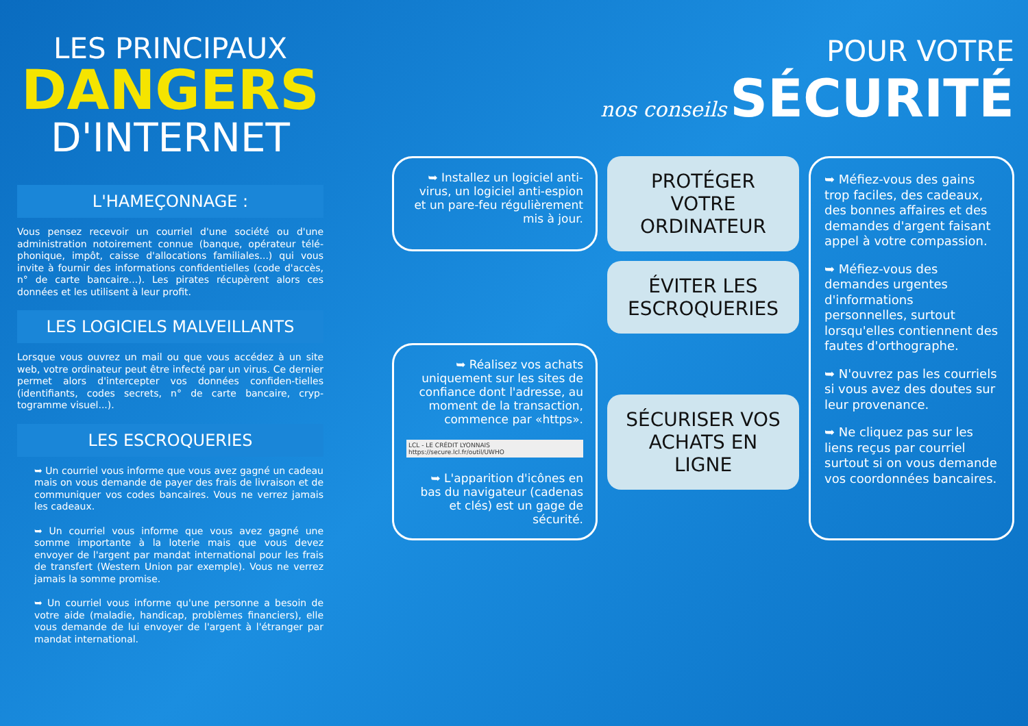LES PRINCIPAUX
DANGERS
D'INTERNET
L'HAMEÇONNAGE :
Vous pensez recevoir un courriel d'une société ou d'une administration notoirement connue (banque, opérateur télé-phonique, impôt, caisse d'allocations familiales...) qui vous invite à fournir des informations confidentielles (code d'accès, n° de carte bancaire...). Les pirates récupèrent alors ces données et les utilisent à leur profit.
LES LOGICIELS MALVEILLANTS
Lorsque vous ouvrez un mail ou que vous accédez à un site web, votre ordinateur peut être infecté par un virus. Ce dernier permet alors d'intercepter vos données confiden-tielles (identifiants, codes secrets, n° de carte bancaire, cryp-togramme visuel...).
LES ESCROQUERIES
➥ Un courriel vous informe que vous avez gagné un cadeau mais on vous demande de payer des frais de livraison et de communiquer vos codes bancaires. Vous ne verrez jamais les cadeaux.
➥ Un courriel vous informe que vous avez gagné une somme importante à la loterie mais que vous devez envoyer de l'argent par mandat international pour les frais de transfert (Western Union par exemple). Vous ne verrez jamais la somme promise.
➥ Un courriel vous informe qu'une personne a besoin de votre aide (maladie, handicap, problèmes financiers), elle vous demande de lui envoyer de l'argent à l'étranger par mandat international.
POUR VOTRE
nos conseils SÉCURITÉ
➥ Installez un logiciel anti-virus, un logiciel anti-espion et un pare-feu régulièrement mis à jour.
PROTÉGER VOTRE ORDINATEUR
➥ Méfiez-vous des gains trop faciles, des cadeaux, des bonnes affaires et des demandes d'argent faisant appel à votre compassion.
➥ Méfiez-vous des demandes urgentes d'informations personnelles, surtout lorsqu'elles contiennent des fautes d'orthographe.
➥ N'ouvrez pas les courriels si vous avez des doutes sur leur provenance.
➥ Ne cliquez pas sur les liens reçus par courriel surtout si on vous demande vos coordonnées bancaires.
ÉVITER LES ESCROQUERIES
➥ Réalisez vos achats uniquement sur les sites de confiance dont l'adresse, au moment de la transaction, commence par «https».
LCL - LE CRÉDIT LYONNAIS https://secure.lcl.fr/outil/UWHO
➥ L'apparition d'icônes en bas du navigateur (cadenas et clés) est un gage de sécurité.
SÉCURISER VOS ACHATS EN LIGNE